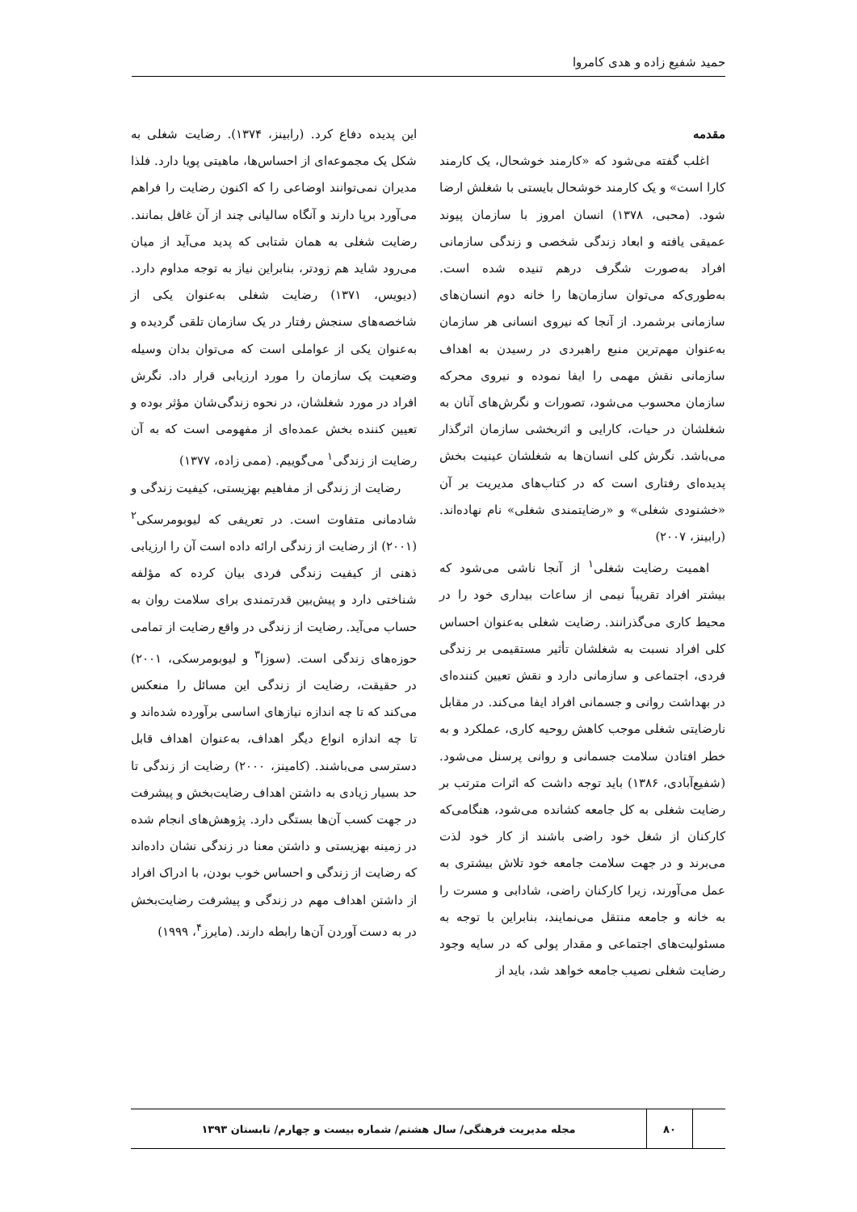حمید شفیع زاده و هدی کامروا
مقدمه
اغلب گفته می‌شود که «کارمند خوشحال، یک کارمند کارا است» و یک کارمند خوشحال بایستی با شغلش ارضا شود. (محبی، ۱۳۷۸) انسان امروز با سازمان پیوند عمیقی یافته و ابعاد زندگی شخصی و زندگی سازمانی افراد به‌صورت شگرف درهم تنیده شده است. به‌طوری‌که می‌توان سازمان‌ها را خانه دوم انسان‌های سازمانی برشمرد. از آنجا که نیروی انسانی هر سازمان به‌عنوان مهم‌ترین منبع راهبردی در رسیدن به اهداف سازمانی نقش مهمی را ایفا نموده و نیروی محرکه سازمان محسوب می‌شود، تصورات و نگرش‌های آنان به شغلشان در حیات، کارایی و اثربخشی سازمان اثرگذار می‌باشد. نگرش کلی انسان‌ها به شغلشان عینیت بخش پدیده‌ای رفتاری است که در کتاب‌های مدیریت بر آن «خشنودی شغلی» و «رضایتمندی شغلی» نام نهاده‌اند. (رابینز، ۲۰۰۷)
اهمیت رضایت شغلی<sup>۱</sup> از آنجا ناشی می‌شود که بیشتر افراد تقریباً نیمی از ساعات بیداری خود را در محیط کاری می‌گذرانند. رضایت شغلی به‌عنوان احساس کلی افراد نسبت به شغلشان تأثیر مستقیمی بر زندگی فردی، اجتماعی و سازمانی دارد و نقش تعیین کننده‌ای در بهداشت روانی و جسمانی افراد ایفا می‌کند. در مقابل نارضایتی شغلی موجب کاهش روحیه کاری، عملکرد و به خطر افتادن سلامت جسمانی و روانی پرسنل می‌شود. (شفیع‌آبادی، ۱۳۸۶) باید توجه داشت که اثرات مترتب بر رضایت شغلی به کل جامعه کشانده می‌شود، هنگامی‌که کارکنان از شغل خود راضی باشند از کار خود لذت می‌برند و در جهت سلامت جامعه خود تلاش بیشتری به عمل می‌آورند، زیرا کارکنان راضی، شادابی و مسرت را به خانه و جامعه منتقل می‌نمایند، بنابراین با توجه به مسئولیت‌های اجتماعی و مقدار پولی که در سایه وجود رضایت شغلی نصیب جامعه خواهد شد، باید از
این پدیده دفاع کرد. (رابینز، ۱۳۷۴). رضایت شغلی به شکل یک مجموعه‌ای از احساس‌ها، ماهیتی پویا دارد. فلذا مدیران نمی‌توانند اوضاعی را که اکنون رضایت را فراهم می‌آورد برپا دارند و آنگاه سالیانی چند از آن غافل بمانند. رضایت شغلی به همان شتابی که پدید می‌آید از میان می‌رود شاید هم زودتر، بنابراین نیاز به توجه مداوم دارد. (دیویس، ۱۳۷۱) رضایت شغلی به‌عنوان یکی از شاخصه‌های سنجش رفتار در یک سازمان تلقی گردیده و به‌عنوان یکی از عواملی است که می‌توان بدان وسیله وضعیت یک سازمان را مورد ارزیابی قرار داد. نگرش افراد در مورد شغلشان، در نحوه زندگی‌شان مؤثر بوده و تعیین کننده بخش عمده‌ای از مفهومی است که به آن رضایت از زندگی<sup>۱</sup> می‌گوییم. (ممی زاده، ۱۳۷۷)
رضایت از زندگی از مفاهیم بهزیستی، کیفیت زندگی و شادمانی متفاوت است. در تعریفی که لیوبومرسکی<sup>۲</sup> (۲۰۰۱) از رضایت از زندگی ارائه داده است آن را ارزیابی ذهنی از کیفیت زندگی فردی بیان کرده که مؤلفه شناختی دارد و پیش‌بین قدرتمندی برای سلامت روان به حساب می‌آید. رضایت از زندگی در واقع رضایت از تمامی حوزه‌های زندگی است. (سوزا<sup>۳</sup> و لیوبومرسکی، ۲۰۰۱) در حقیقت، رضایت از زندگی این مسائل را منعکس می‌کند که تا چه اندازه نیازهای اساسی برآورده شده‌اند و تا چه اندازه انواع دیگر اهداف، به‌عنوان اهداف قابل دسترسی می‌باشند. (کامینز، ۲۰۰۰) رضایت از زندگی تا حد بسیار زیادی به داشتن اهداف رضایت‌بخش و پیشرفت در جهت کسب آن‌ها بستگی دارد. پژوهش‌های انجام شده در زمینه بهزیستی و داشتن معنا در زندگی نشان داده‌اند که رضایت از زندگی و احساس خوب بودن، با ادراک افراد از داشتن اهداف مهم در زندگی و پیشرفت رضایت‌بخش در به دست آوردن آن‌ها رابطه دارند. (مایرز<sup>۴</sup>، ۱۹۹۹)
۸۰
مجله مدیریت فرهنگی/ سال هشتم/ شماره بیست و چهارم/ تابستان ۱۳۹۳